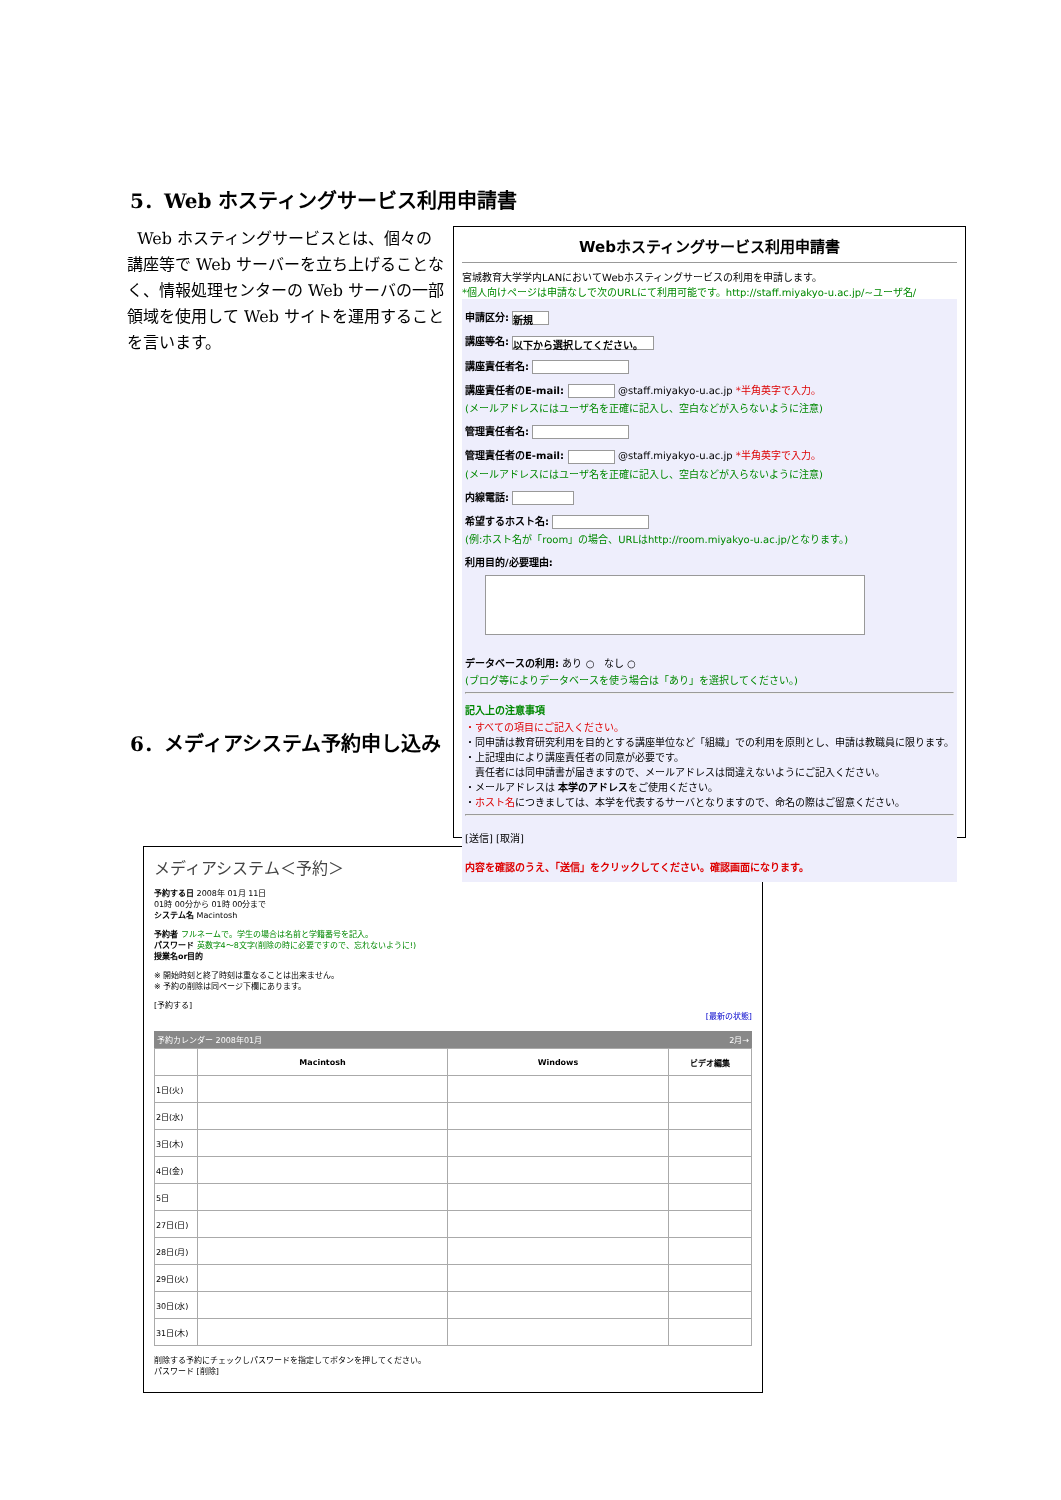5．Web ホスティングサービス利用申請書
Web ホスティングサービスとは、個々の講座等で Web サーバーを立ち上げることなく、情報処理センターの Web サーバの一部領域を使用して Web サイトを運用することを言います。
6．メディアシステム予約申し込み
Webホスティングサービス利用申請書
宮城教育大学学内LANにおいてWebホスティングサービスの利用を申請します。
*個人向けページは申請なしで次のURLにて利用可能です。http://staff.miyakyo-u.ac.jp/~ユーザ名/
申請区分: 新規
講座等名: 以下から選択してください。
講座責任者名:
講座責任者のE-mail: @staff.miyakyo-u.ac.jp *半角英字で入力。
(メールアドレスにはユーザ名を正確に記入し、空白などが入らないように注意)
管理責任者名:
管理責任者のE-mail: @staff.miyakyo-u.ac.jp *半角英字で入力。
(メールアドレスにはユーザ名を正確に記入し、空白などが入らないように注意)
内線電話:
希望するホスト名:
(例:ホスト名が「room」の場合、URLはhttp://room.miyakyo-u.ac.jp/となります。)
利用目的/必要理由:
データベースの利用: あり ○ なし ○
(ブログ等によりデータベースを使う場合は「あり」を選択してください。)
記入上の注意事項
・すべての項目にご記入ください。
・同申請は教育研究利用を目的とする講座単位など「組織」での利用を原則とし、申請は教職員に限ります。
・上記理由により講座責任者の同意が必要です。
　責任者には同申請書が届きますので、メールアドレスは間違えないようにご記入ください。
・メールアドレスは 本学のアドレスをご使用ください。
・ホスト名につきましては、本学を代表するサーバとなりますので、命名の際はご留意ください。
[送信] [取消]
内容を確認のうえ、「送信」をクリックしてください。確認画面になります。
メディアシステム＜予約＞
予約する日 2008年 01月 11日
01時 00分から 01時 00分まで
システム名 Macintosh
予約者 フルネームで。学生の場合は名前と学籍番号を記入。
パスワード 英数字4～8文字(削除の時に必要ですので、忘れないように!)
授業名or目的
※ 開始時刻と終了時刻は重なることは出来ません。
※ 予約の削除は同ページ下欄にあります。
[予約する]
[最新の状態]
予約カレンダー 2008年01月 2月→
| | Macintosh | Windows | ビデオ編集 |
| --- | --- | --- | --- |
| 1日(火) | | | |
| 2日(水) | | | |
| 3日(木) | | | |
| 4日(金) | | | |
| 5日 | | | |
| 27日(日) | | | |
| 28日(月) | | | |
| 29日(火) | | | |
| 30日(水) | | | |
| 31日(木) | | | |
削除する予約にチェックしパスワードを指定してボタンを押してください。
パスワード [削除]